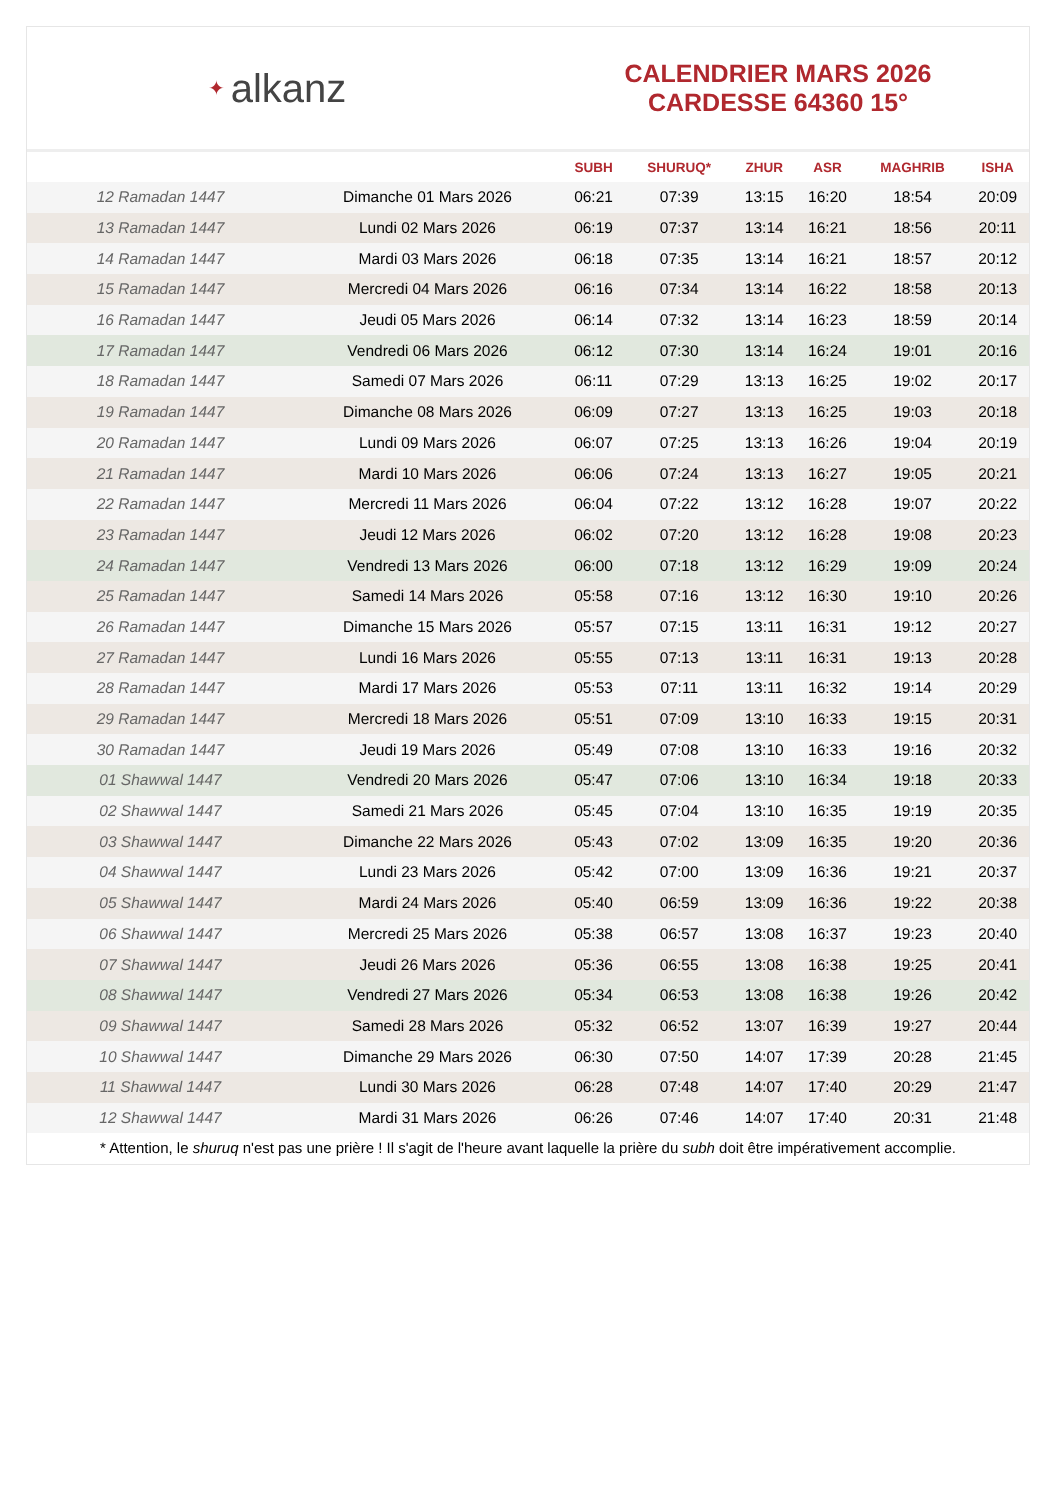✦ alkanz
CALENDRIER MARS 2026
CARDESSE 64360 15°
| | | SUBH | SHURUQ* | ZHUR | ASR | MAGHRIB | ISHA |
| --- | --- | --- | --- | --- | --- | --- | --- |
| 12 Ramadan 1447 | Dimanche 01 Mars 2026 | 06:21 | 07:39 | 13:15 | 16:20 | 18:54 | 20:09 |
| 13 Ramadan 1447 | Lundi 02 Mars 2026 | 06:19 | 07:37 | 13:14 | 16:21 | 18:56 | 20:11 |
| 14 Ramadan 1447 | Mardi 03 Mars 2026 | 06:18 | 07:35 | 13:14 | 16:21 | 18:57 | 20:12 |
| 15 Ramadan 1447 | Mercredi 04 Mars 2026 | 06:16 | 07:34 | 13:14 | 16:22 | 18:58 | 20:13 |
| 16 Ramadan 1447 | Jeudi 05 Mars 2026 | 06:14 | 07:32 | 13:14 | 16:23 | 18:59 | 20:14 |
| 17 Ramadan 1447 | Vendredi 06 Mars 2026 | 06:12 | 07:30 | 13:14 | 16:24 | 19:01 | 20:16 |
| 18 Ramadan 1447 | Samedi 07 Mars 2026 | 06:11 | 07:29 | 13:13 | 16:25 | 19:02 | 20:17 |
| 19 Ramadan 1447 | Dimanche 08 Mars 2026 | 06:09 | 07:27 | 13:13 | 16:25 | 19:03 | 20:18 |
| 20 Ramadan 1447 | Lundi 09 Mars 2026 | 06:07 | 07:25 | 13:13 | 16:26 | 19:04 | 20:19 |
| 21 Ramadan 1447 | Mardi 10 Mars 2026 | 06:06 | 07:24 | 13:13 | 16:27 | 19:05 | 20:21 |
| 22 Ramadan 1447 | Mercredi 11 Mars 2026 | 06:04 | 07:22 | 13:12 | 16:28 | 19:07 | 20:22 |
| 23 Ramadan 1447 | Jeudi 12 Mars 2026 | 06:02 | 07:20 | 13:12 | 16:28 | 19:08 | 20:23 |
| 24 Ramadan 1447 | Vendredi 13 Mars 2026 | 06:00 | 07:18 | 13:12 | 16:29 | 19:09 | 20:24 |
| 25 Ramadan 1447 | Samedi 14 Mars 2026 | 05:58 | 07:16 | 13:12 | 16:30 | 19:10 | 20:26 |
| 26 Ramadan 1447 | Dimanche 15 Mars 2026 | 05:57 | 07:15 | 13:11 | 16:31 | 19:12 | 20:27 |
| 27 Ramadan 1447 | Lundi 16 Mars 2026 | 05:55 | 07:13 | 13:11 | 16:31 | 19:13 | 20:28 |
| 28 Ramadan 1447 | Mardi 17 Mars 2026 | 05:53 | 07:11 | 13:11 | 16:32 | 19:14 | 20:29 |
| 29 Ramadan 1447 | Mercredi 18 Mars 2026 | 05:51 | 07:09 | 13:10 | 16:33 | 19:15 | 20:31 |
| 30 Ramadan 1447 | Jeudi 19 Mars 2026 | 05:49 | 07:08 | 13:10 | 16:33 | 19:16 | 20:32 |
| 01 Shawwal 1447 | Vendredi 20 Mars 2026 | 05:47 | 07:06 | 13:10 | 16:34 | 19:18 | 20:33 |
| 02 Shawwal 1447 | Samedi 21 Mars 2026 | 05:45 | 07:04 | 13:10 | 16:35 | 19:19 | 20:35 |
| 03 Shawwal 1447 | Dimanche 22 Mars 2026 | 05:43 | 07:02 | 13:09 | 16:35 | 19:20 | 20:36 |
| 04 Shawwal 1447 | Lundi 23 Mars 2026 | 05:42 | 07:00 | 13:09 | 16:36 | 19:21 | 20:37 |
| 05 Shawwal 1447 | Mardi 24 Mars 2026 | 05:40 | 06:59 | 13:09 | 16:36 | 19:22 | 20:38 |
| 06 Shawwal 1447 | Mercredi 25 Mars 2026 | 05:38 | 06:57 | 13:08 | 16:37 | 19:23 | 20:40 |
| 07 Shawwal 1447 | Jeudi 26 Mars 2026 | 05:36 | 06:55 | 13:08 | 16:38 | 19:25 | 20:41 |
| 08 Shawwal 1447 | Vendredi 27 Mars 2026 | 05:34 | 06:53 | 13:08 | 16:38 | 19:26 | 20:42 |
| 09 Shawwal 1447 | Samedi 28 Mars 2026 | 05:32 | 06:52 | 13:07 | 16:39 | 19:27 | 20:44 |
| 10 Shawwal 1447 | Dimanche 29 Mars 2026 | 06:30 | 07:50 | 14:07 | 17:39 | 20:28 | 21:45 |
| 11 Shawwal 1447 | Lundi 30 Mars 2026 | 06:28 | 07:48 | 14:07 | 17:40 | 20:29 | 21:47 |
| 12 Shawwal 1447 | Mardi 31 Mars 2026 | 06:26 | 07:46 | 14:07 | 17:40 | 20:31 | 21:48 |
* Attention, le shuruq n'est pas une prière ! Il s'agit de l'heure avant laquelle la prière du subh doit être impérativement accomplie.